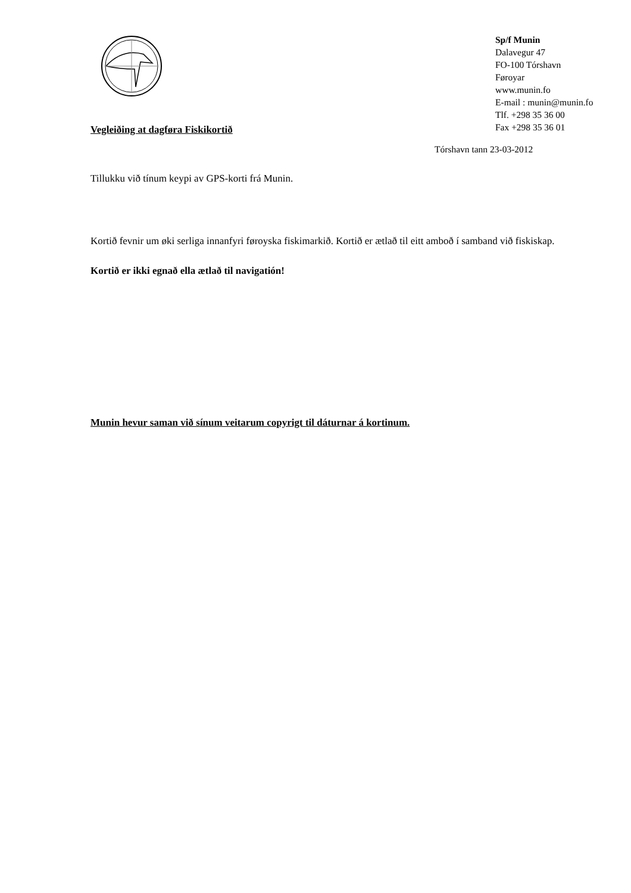Sp/f Munin
Dalavegur 47
FO-100 Tórshavn
Føroyar
www.munin.fo
E-mail : munin@munin.fo
Tlf. +298 35 36 00
Fax +298 35 36 01
Vegleiðing at dagføra Fiskikortið
Tórshavn tann 23-03-2012
Tillukku við tínum keypi av GPS-korti frá Munin.
Kortið fevnir um øki serliga innanfyri føroyska fiskimarkið. Kortið er ætlað til eitt amboð í samband við fiskiskap. Kortið er ikki egnað ella ætlað til navigatión!
Munin hevur saman við sínum veitarum copyrigt til dáturnar á kortinum.